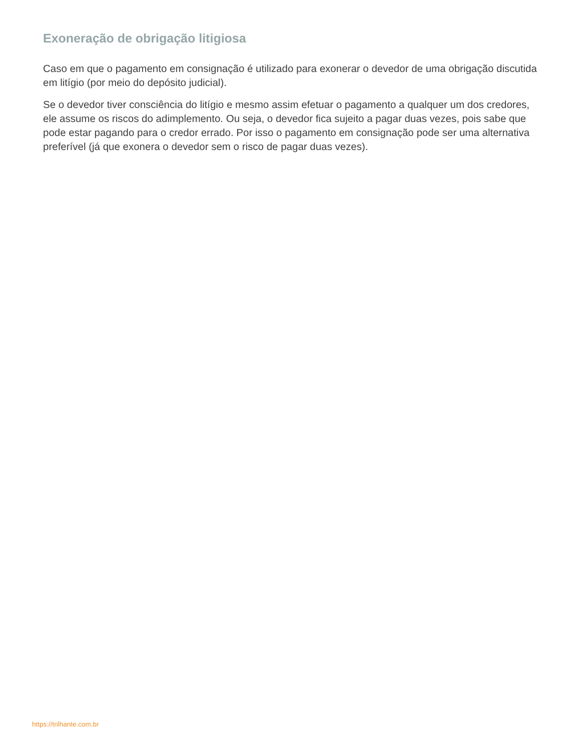Exoneração de obrigação litigiosa
Caso em que o pagamento em consignação é utilizado para exonerar o devedor de uma obrigação discutida em litígio (por meio do depósito judicial).
Se o devedor tiver consciência do litígio e mesmo assim efetuar o pagamento a qualquer um dos credores, ele assume os riscos do adimplemento. Ou seja, o devedor fica sujeito a pagar duas vezes, pois sabe que pode estar pagando para o credor errado. Por isso o pagamento em consignação pode ser uma alternativa preferível (já que exonera o devedor sem o risco de pagar duas vezes).
https://trilhante.com.br